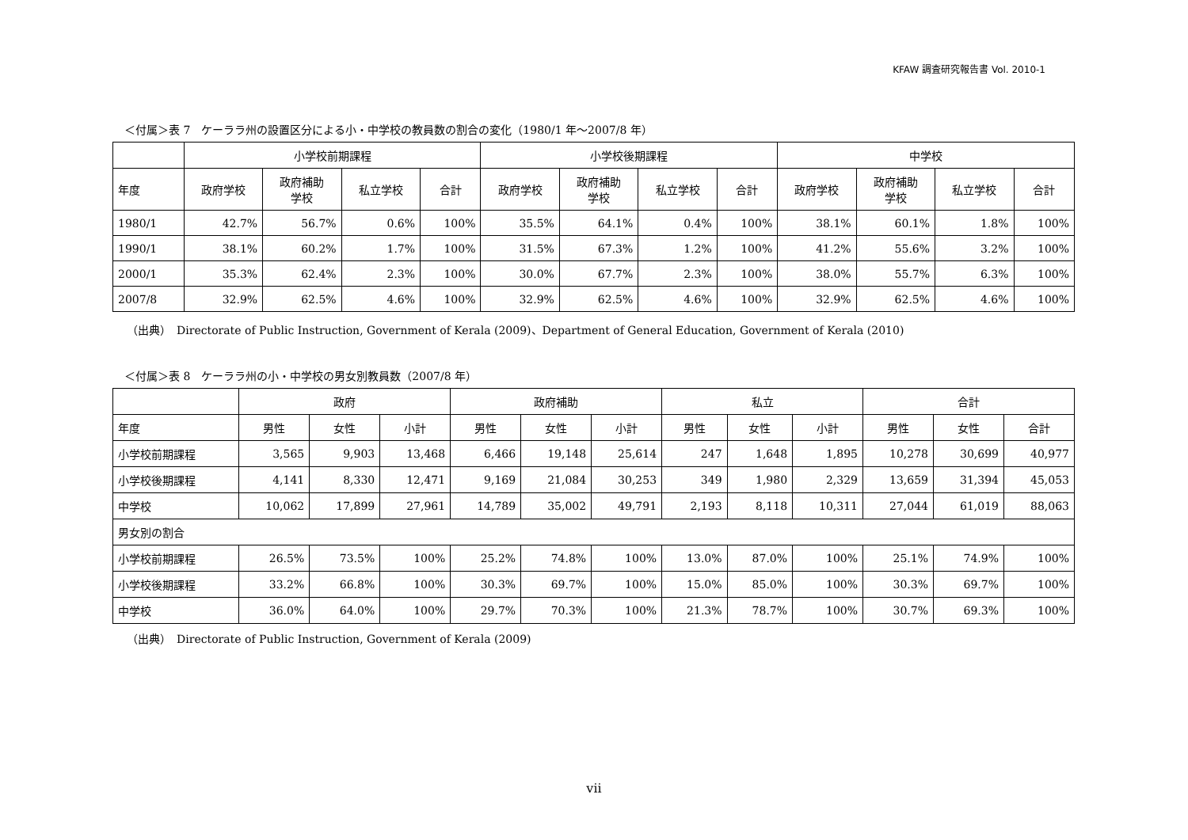KFAW 調査研究報告書 Vol. 2010-1
＜付属＞表 7　ケーララ州の設置区分による小・中学校の教員数の割合の変化（1980/1 年～2007/8 年）
| | 小学校前期課程 | | | | 小学校後期課程 | | | | 中学校 | | | |
| --- | --- | --- | --- | --- | --- | --- | --- | --- | --- | --- | --- | --- |
| 年度 | 政府学校 | 政府補助 学校 | 私立学校 | 合計 | 政府学校 | 政府補助 学校 | 私立学校 | 合計 | 政府学校 | 政府補助 学校 | 私立学校 | 合計 |
| 1980/1 | 42.7% | 56.7% | 0.6% | 100% | 35.5% | 64.1% | 0.4% | 100% | 38.1% | 60.1% | 1.8% | 100% |
| 1990/1 | 38.1% | 60.2% | 1.7% | 100% | 31.5% | 67.3% | 1.2% | 100% | 41.2% | 55.6% | 3.2% | 100% |
| 2000/1 | 35.3% | 62.4% | 2.3% | 100% | 30.0% | 67.7% | 2.3% | 100% | 38.0% | 55.7% | 6.3% | 100% |
| 2007/8 | 32.9% | 62.5% | 4.6% | 100% | 32.9% | 62.5% | 4.6% | 100% | 32.9% | 62.5% | 4.6% | 100% |
（出典）　Directorate of Public Instruction, Government of Kerala (2009)、Department of General Education, Government of Kerala (2010)
＜付属＞表 8　ケーララ州の小・中学校の男女別教員数（2007/8 年）
| | 政府 | | | 政府補助 | | | 私立 | | | 合計 | | |
| --- | --- | --- | --- | --- | --- | --- | --- | --- | --- | --- | --- | --- |
| 年度 | 男性 | 女性 | 小計 | 男性 | 女性 | 小計 | 男性 | 女性 | 小計 | 男性 | 女性 | 合計 |
| 小学校前期課程 | 3,565 | 9,903 | 13,468 | 6,466 | 19,148 | 25,614 | 247 | 1,648 | 1,895 | 10,278 | 30,699 | 40,977 |
| 小学校後期課程 | 4,141 | 8,330 | 12,471 | 9,169 | 21,084 | 30,253 | 349 | 1,980 | 2,329 | 13,659 | 31,394 | 45,053 |
| 中学校 | 10,062 | 17,899 | 27,961 | 14,789 | 35,002 | 49,791 | 2,193 | 8,118 | 10,311 | 27,044 | 61,019 | 88,063 |
| 男女別の割合 | | | | | | | | | | | | |
| 小学校前期課程 | 26.5% | 73.5% | 100% | 25.2% | 74.8% | 100% | 13.0% | 87.0% | 100% | 25.1% | 74.9% | 100% |
| 小学校後期課程 | 33.2% | 66.8% | 100% | 30.3% | 69.7% | 100% | 15.0% | 85.0% | 100% | 30.3% | 69.7% | 100% |
| 中学校 | 36.0% | 64.0% | 100% | 29.7% | 70.3% | 100% | 21.3% | 78.7% | 100% | 30.7% | 69.3% | 100% |
（出典）　Directorate of Public Instruction, Government of Kerala (2009)
vii